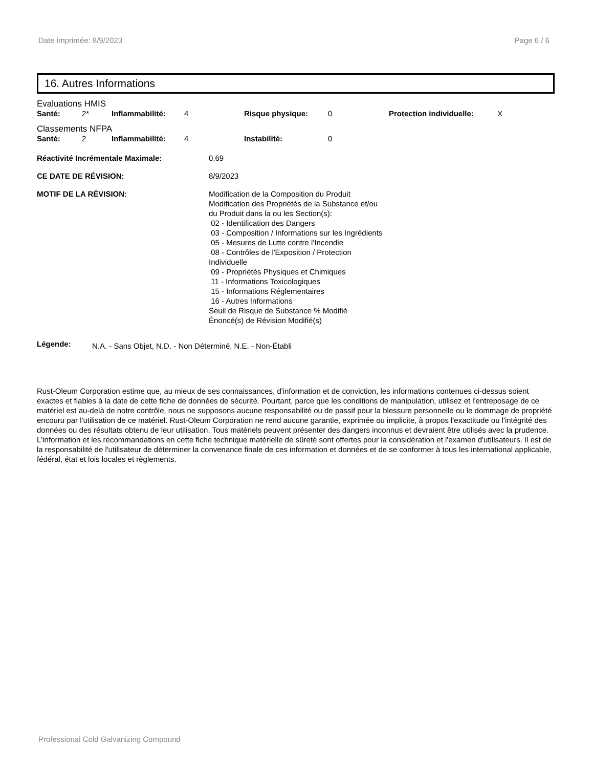Date imprimée: 8/9/2023 Page 6 / 6
16. Autres Informations
Evaluations HMIS
| Santé: | 2* | Inflammabilité: | 4 | Risque physique: | 0 | Protection individuelle: | X |
Classements NFPA
| Santé: | 2 | Inflammabilité: | 4 | Instabilité: | 0 |
| Réactivité Incrémentale Maximale: | 0.69 |
| CE DATE DE RÉVISION: | 8/9/2023 |
| MOTIF DE LA RÉVISION: | Modification de la Composition du Produit Modification des Propriétés de la Substance et/ou du Produit dans la ou les Section(s): 02 - Identification des Dangers 03 - Composition / Informations sur les Ingrédients 05 - Mesures de Lutte contre l'Incendie 08 - Contrôles de l'Exposition / Protection Individuelle 09 - Propriétés Physiques et Chimiques 11 - Informations Toxicologiques 15 - Informations Réglementaires 16 - Autres Informations Seuil de Risque de Substance % Modifié Énoncé(s) de Révision Modifié(s) |
| Légende: | N.A. - Sans Objet, N.D. - Non Déterminé, N.E. - Non-Établi |
Rust-Oleum Corporation estime que, au mieux de ses connaissances, d'information et de conviction, les informations contenues ci-dessus soient exactes et fiables à la date de cette fiche de données de sécurité. Pourtant, parce que les conditions de manipulation, utilisez et l'entreposage de ce matériel est au-delà de notre contrôle, nous ne supposons aucune responsabilité ou de passif pour la blessure personnelle ou le dommage de propriété encouru par l'utilisation de ce matériel. Rust-Oleum Corporation ne rend aucune garantie, exprimée ou implicite, à propos l'exactitude ou l'intégrité des données ou des résultats obtenu de leur utilisation. Tous matériels peuvent présenter des dangers inconnus et devraient être utilisés avec la prudence. L'information et les recommandations en cette fiche technique matérielle de sûreté sont offertes pour la considération et l'examen d'utilisateurs. Il est de la responsabilité de l'utilisateur de déterminer la convenance finale de ces information et données et de se conformer à tous les international applicable, fédéral, état et lois locales et règlements.
Professional Cold Galvanizing Compound